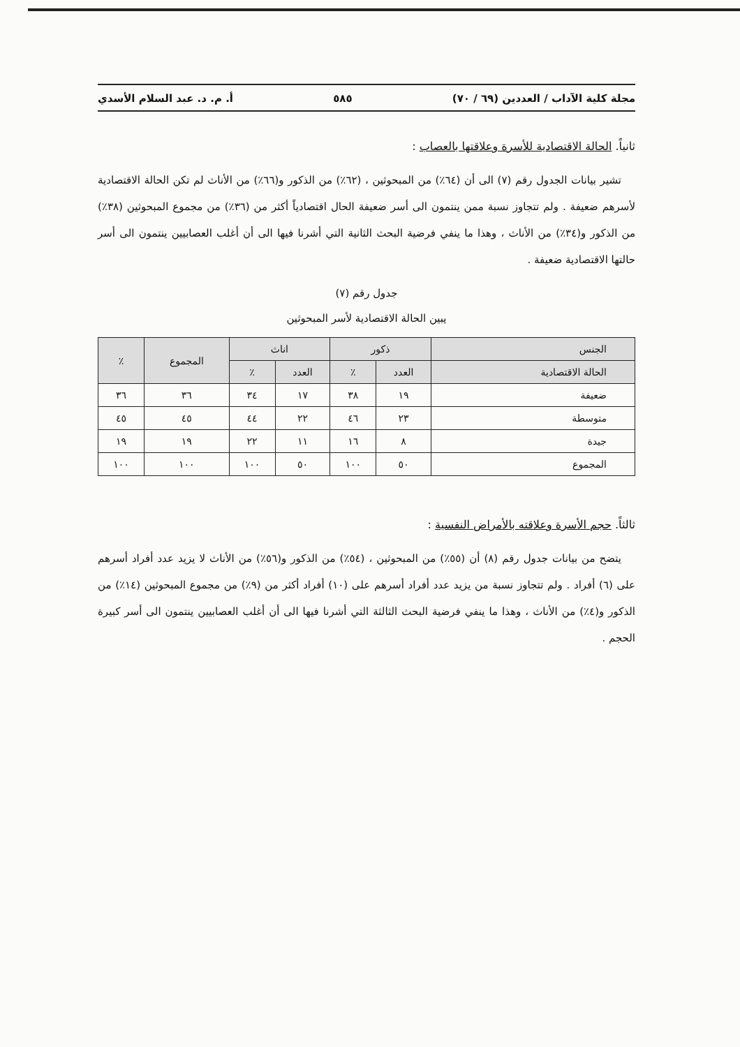مجلة كلية الآداب / العددين (٦٩ / ٧٠) ٥٨٥ أ. م. د. عبد السلام الأسدي
ثانياً. الحالة الاقتصادية للأسرة وعلاقتها بالعصاب :
تشير بيانات الجدول رقم (٧) الى أن (٦٤٪) من المبحوثين ، (٦٢٪) من الذكور و(٦٦٪) من الأناث لم تكن الحالة الاقتصادية لأسرهم ضعيفة . ولم تتجاوز نسبة ممن ينتمون الى أسر ضعيفة الحال اقتصادياً أكثر من (٣٦٪) من مجموع المبحوثين (٣٨٪) من الذكور و(٣٤٪) من الأناث ، وهذا ما ينفي فرضية البحث الثانية التي أشرنا فيها الى أن أغلب العصابيين ينتمون الى أسر حالتها الاقتصادية ضعيفة .
جدول رقم (٧)
يبين الحالة الاقتصادية لأسر المبحوثين
| الجنس | ذكور | | اناث | | المجموع | ٪ |
| --- | --- | --- | --- | --- | --- | --- |
| الحالة الاقتصادية | العدد | ٪ | العدد | ٪ | | |
| ضعيفة | ١٩ | ٣٨ | ١٧ | ٣٤ | ٣٦ | ٣٦ |
| متوسطة | ٢٣ | ٤٦ | ٢٢ | ٤٤ | ٤٥ | ٤٥ |
| جيدة | ٨ | ١٦ | ١١ | ٢٢ | ١٩ | ١٩ |
| المجموع | ٥٠ | ١٠٠ | ٥٠ | ١٠٠ | ١٠٠ | ١٠٠ |
ثالثاً. حجم الأسرة وعلاقته بالأمراض النفسية :
يتضح من بيانات جدول رقم (٨) أن (٥٥٪) من المبحوثين ، (٥٤٪) من الذكور و(٥٦٪) من الأناث لا يزيد عدد أفراد أسرهم على (٦) أفراد . ولم تتجاوز نسبة من يزيد عدد أفراد أسرهم على (١٠) أفراد أكثر من (٩٪) من مجموع المبحوثين (١٤٪) من الذكور و(٤٪) من الأناث ، وهذا ما ينفي فرضية البحث الثالثة التي أشرنا فيها الى أن أغلب العصابيين ينتمون الى أسر كبيرة الحجم .